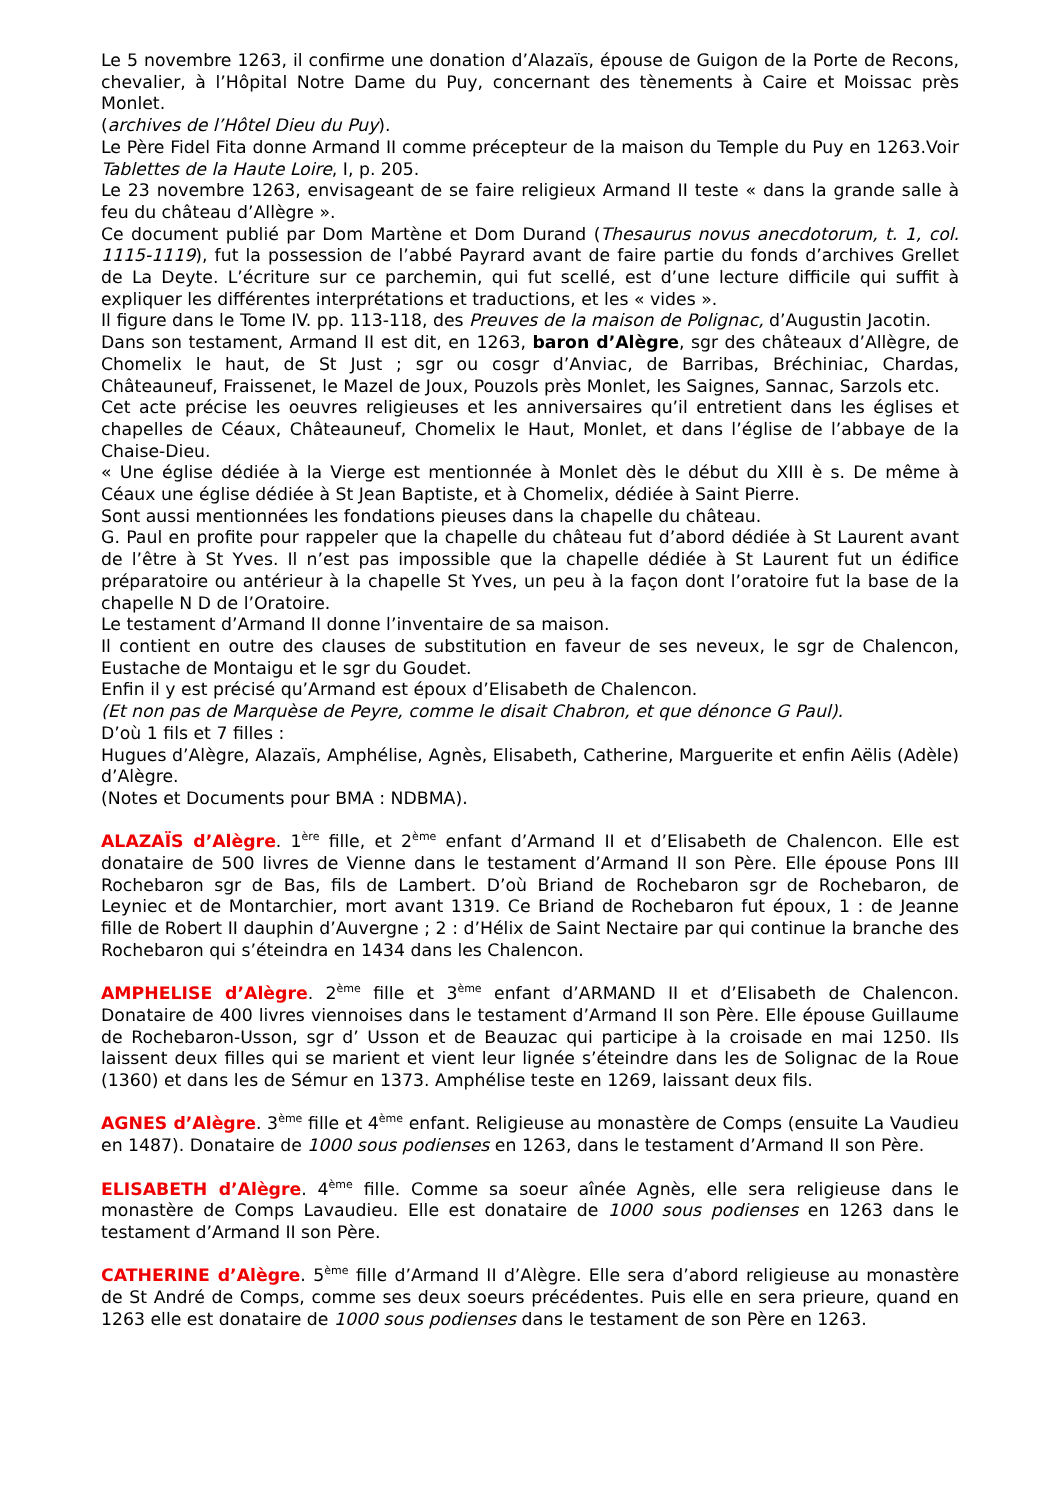Le 5 novembre 1263, il confirme une donation d’Alazaïs, épouse de Guigon de la Porte de Recons, chevalier, à l’Hôpital Notre Dame du Puy, concernant des tènements à Caire et Moissac près Monlet.
(archives de l’Hôtel Dieu du Puy).
Le Père Fidel Fita donne Armand II comme précepteur de la maison du Temple du Puy en 1263.Voir Tablettes de la Haute Loire, I, p. 205.
Le 23 novembre 1263, envisageant de se faire religieux Armand II teste « dans la grande salle à feu du château d’Allègre ».
Ce document publié par Dom Martène et Dom Durand (Thesaurus novus anecdotorum, t. 1, col. 1115-1119), fut la possession de l’abbé Payrard avant de faire partie du fonds d’archives Grellet de La Deyte. L’écriture sur ce parchemin, qui fut scellé, est d’une lecture difficile qui suffit à expliquer les différentes interprétations et traductions, et les « vides ».
Il figure dans le Tome IV. pp. 113-118, des Preuves de la maison de Polignac, d’Augustin Jacotin.
Dans son testament, Armand II est dit, en 1263, baron d’Alègre, sgr des châteaux d’Allègre, de Chomelix le haut, de St Just ; sgr ou cosgr d’Anviac, de Barribas, Bréchiniac, Chardas, Châteauneuf, Fraissenet, le Mazel de Joux, Pouzols près Monlet, les Saignes, Sannac, Sarzols etc.
Cet acte précise les oeuvres religieuses et les anniversaires qu’il entretient dans les églises et chapelles de Céaux, Châteauneuf, Chomelix le Haut, Monlet, et dans l’église de l’abbaye de la Chaise-Dieu.
« Une église dédiée à la Vierge est mentionnée à Monlet dès le début du XIII è s. De même à Céaux une église dédiée à St Jean Baptiste, et à Chomelix, dédiée à Saint Pierre.
Sont aussi mentionnées les fondations pieuses dans la chapelle du château.
G. Paul en profite pour rappeler que la chapelle du château fut d’abord dédiée à St Laurent avant de l’être à St Yves. Il n’est pas impossible que la chapelle dédiée à St Laurent fut un édifice préparatoire ou antérieur à la chapelle St Yves, un peu à la façon dont l’oratoire fut la base de la chapelle N D de l’Oratoire.
Le testament d’Armand II donne l’inventaire de sa maison.
Il contient en outre des clauses de substitution en faveur de ses neveux, le sgr de Chalencon, Eustache de Montaigu et le sgr du Goudet.
Enfin il y est précisé qu’Armand est époux d’Elisabeth de Chalencon.
(Et non pas de Marquèse de Peyre, comme le disait Chabron, et que dénonce G Paul).
D’où 1 fils et 7 filles :
Hugues d’Alègre, Alazaïs, Amphélise, Agnès, Elisabeth, Catherine, Marguerite et enfin Aëlis (Adèle) d’Alègre.
(Notes et Documents pour BMA : NDBMA).
ALAZAÏS d’Alègre. 1<sup>ère</sup> fille, et 2<sup>ème</sup> enfant d’Armand II et d’Elisabeth de Chalencon. Elle est donataire de 500 livres de Vienne dans le testament d’Armand II son Père. Elle épouse Pons III Rochebaron sgr de Bas, fils de Lambert. D’où Briand de Rochebaron sgr de Rochebaron, de Leyniec et de Montarchier, mort avant 1319. Ce Briand de Rochebaron fut époux, 1 : de Jeanne fille de Robert II dauphin d’Auvergne ; 2 : d’Hélix de Saint Nectaire par qui continue la branche des Rochebaron qui s’éteindra en 1434 dans les Chalencon.
AMPHELISE d’Alègre. 2<sup>ème</sup> fille et 3<sup>ème</sup> enfant d’ARMAND II et d’Elisabeth de Chalencon. Donataire de 400 livres viennoises dans le testament d’Armand II son Père. Elle épouse Guillaume de Rochebaron-Usson, sgr d’ Usson et de Beauzac qui participe à la croisade en mai 1250. Ils laissent deux filles qui se marient et vient leur lignée s’éteindre dans les de Solignac de la Roue (1360) et dans les de Sémur en 1373. Amphélise teste en 1269, laissant deux fils.
AGNES d’Alègre. 3<sup>ème</sup> fille et 4<sup>ème</sup> enfant. Religieuse au monastère de Comps (ensuite La Vaudieu en 1487). Donataire de 1000 sous podienses en 1263, dans le testament d’Armand II son Père.
ELISABETH d’Alègre. 4<sup>ème</sup> fille. Comme sa soeur aînée Agnès, elle sera religieuse dans le monastère de Comps Lavaudieu. Elle est donataire de 1000 sous podienses en 1263 dans le testament d’Armand II son Père.
CATHERINE d’Alègre. 5<sup>ème</sup> fille d’Armand II d’Alègre. Elle sera d’abord religieuse au monastère de St André de Comps, comme ses deux soeurs précédentes. Puis elle en sera prieure, quand en 1263 elle est donataire de 1000 sous podienses dans le testament de son Père en 1263.